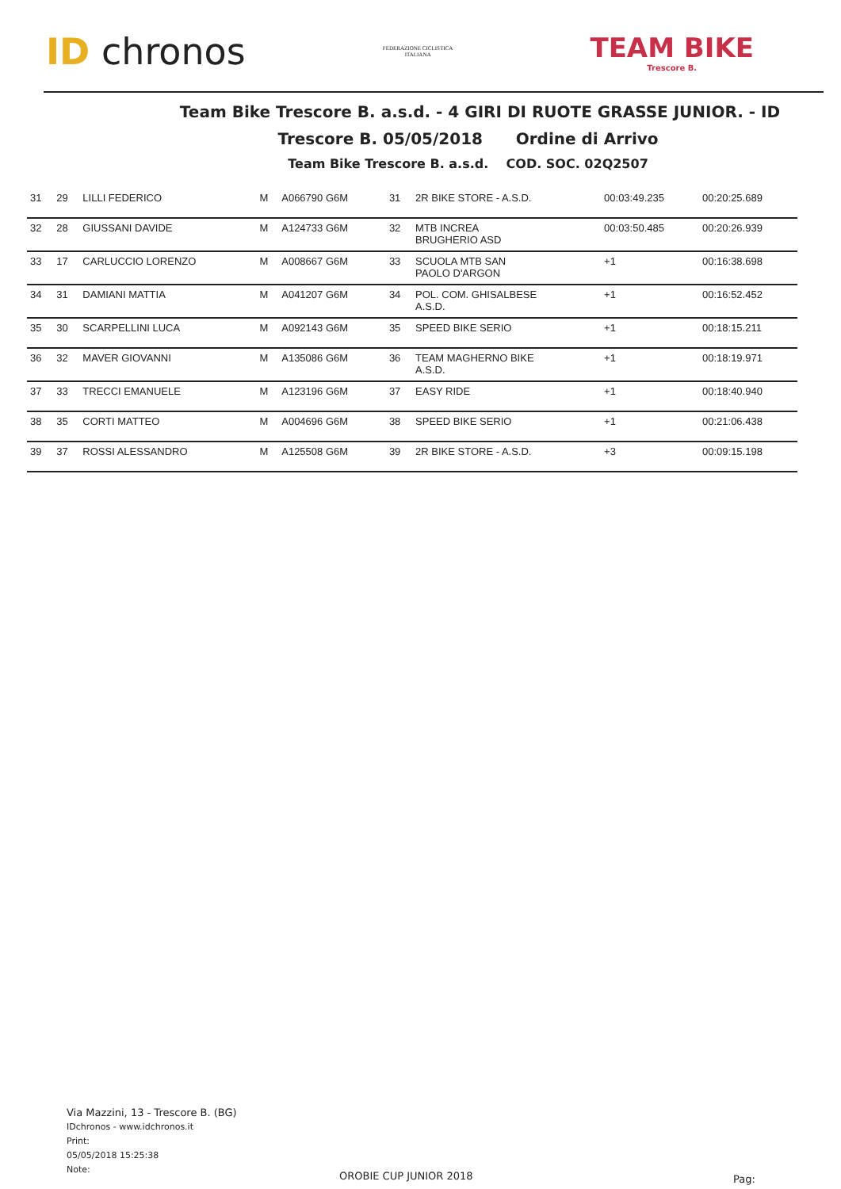ID chronos
FEDERAZIONE CICLISTICA ITALIANA
TEAM BIKE
Trescore B.
Team Bike Trescore B. a.s.d. - 4 GIRI DI RUOTE GRASSE JUNIOR. - ID
Trescore B. 05/05/2018 Ordine di Arrivo
Team Bike Trescore B. a.s.d. COD. SOC. 02Q2507
| 31 | 29 | LILLI FEDERICO | M | A066790 G6M | 31 | 2R BIKE STORE - A.S.D. | 00:03:49.235 | 00:20:25.689 |
| 32 | 28 | GIUSSANI DAVIDE | M | A124733 G6M | 32 | MTB INCREA BRUGHERIO ASD | 00:03:50.485 | 00:20:26.939 |
| 33 | 17 | CARLUCCIO LORENZO | M | A008667 G6M | 33 | SCUOLA MTB SAN PAOLO D'ARGON | +1 | 00:16:38.698 |
| 34 | 31 | DAMIANI MATTIA | M | A041207 G6M | 34 | POL. COM. GHISALBESE A.S.D. | +1 | 00:16:52.452 |
| 35 | 30 | SCARPELLINI LUCA | M | A092143 G6M | 35 | SPEED BIKE SERIO | +1 | 00:18:15.211 |
| 36 | 32 | MAVER GIOVANNI | M | A135086 G6M | 36 | TEAM MAGHERNO BIKE A.S.D. | +1 | 00:18:19.971 |
| 37 | 33 | TRECCI EMANUELE | M | A123196 G6M | 37 | EASY RIDE | +1 | 00:18:40.940 |
| 38 | 35 | CORTI MATTEO | M | A004696 G6M | 38 | SPEED BIKE SERIO | +1 | 00:21:06.438 |
| 39 | 37 | ROSSI ALESSANDRO | M | A125508 G6M | 39 | 2R BIKE STORE - A.S.D. | +3 | 00:09:15.198 |
Via Mazzini, 13 - Trescore B. (BG)
IDchronos - www.idchronos.it
Print:
05/05/2018 15:25:38
Note:
OROBIE CUP JUNIOR 2018 Pag: